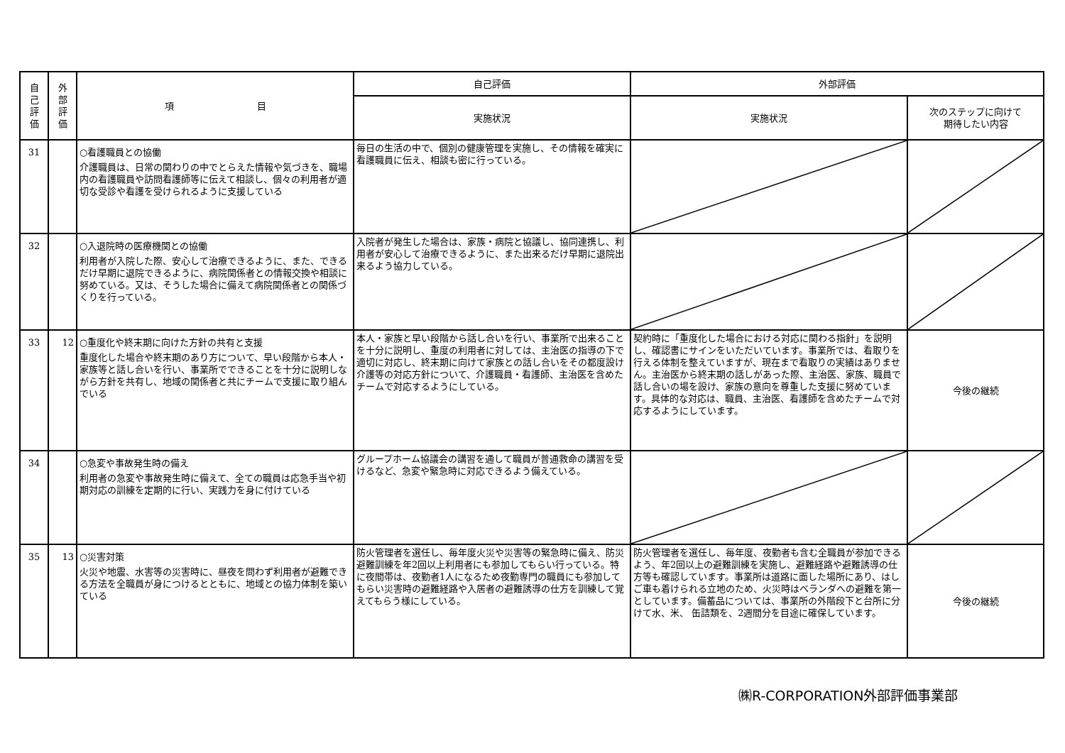| 自 己 評 価 | 外 部 評 価 | 項 目 | 自己評価 | 外部評価 | |
| --- | --- | --- | --- | --- | --- |
| | | | 実施状況 | 実施状況 | 次のステップに向けて 期待したい内容 |
| 31 | | ○看護職員との協働 介護職員は、日常の関わりの中でとらえた情報や気づきを、職場内の看護職員や訪問看護師等に伝えて相談し、個々の利用者が適切な受診や看護を受けられるように支援している | 毎日の生活の中で、個別の健康管理を実施し、その情報を確実に看護職員に伝え、相談も密に行っている。 | | |
| 32 | | ○入退院時の医療機関との協働 利用者が入院した際、安心して治療できるように、また、できるだけ早期に退院できるように、病院関係者との情報交換や相談に努めている。又は、そうした場合に備えて病院関係者との関係づくりを行っている。 | 入院者が発生した場合は、家族・病院と協議し、協同連携し、利用者が安心して治療できるように、また出来るだけ早期に退院出来るよう協力している。 | | |
| 33 | 12 | ○重度化や終末期に向けた方針の共有と支援 重度化した場合や終末期のあり方について、早い段階から本人・家族等と話し合いを行い、事業所でできることを十分に説明しながら方針を共有し、地域の関係者と共にチームで支援に取り組んでいる | 本人・家族と早い段階から話し合いを行い、事業所で出来ることを十分に説明し、重度の利用者に対しては、主治医の指導の下で適切に対応し、終末期に向けて家族との話し合いをその都度設け介護等の対応方針について、介護職員・看護師、主治医を含めたチームで対応するようにしている。 | 契約時に「重度化した場合における対応に関わる指針」を説明し、確認書にサインをいただいています。事業所では、看取りを行える体制を整えていますが、現在まで看取りの実績はありません。主治医から終末期の話しがあった際、主治医、家族、職員で話し合いの場を設け、家族の意向を尊重した支援に努めています。具体的な対応は、職員、主治医、看護師を含めたチームで対応するようにしています。 | 今後の継続 |
| 34 | | ○急変や事故発生時の備え 利用者の急変や事故発生時に備えて、全ての職員は応急手当や初期対応の訓練を定期的に行い、実践力を身に付けている | グループホーム協議会の講習を通して職員が普通救命の講習を受けるなど、急変や緊急時に対応できるよう備えている。 | | |
| 35 | 13 | ○災害対策 火災や地震、水害等の災害時に、昼夜を問わず利用者が避難できる方法を全職員が身につけるとともに、地域との協力体制を築いている | 防火管理者を選任し、毎年度火災や災害等の緊急時に備え、防災避難訓練を年2回以上利用者にも参加してもらい行っている。特に夜間帯は、夜勤者1人になるため夜勤専門の職員にも参加してもらい災害時の避難経路や入居者の避難誘導の仕方を訓練して覚えてもらう様にしている。 | 防火管理者を選任し、毎年度、夜勤者も含む全職員が参加できるよう、年2回以上の避難訓練を実施し、避難経路や避難誘導の仕方等も確認しています。事業所は道路に面した場所にあり、はしご車も着けられる立地のため、火災時はベランダへの避難を第一としています。備蓄品については、事業所の外階段下と台所に分けて水、米、 缶詰類を、2週間分を目途に確保しています。 | 今後の継続 |
㈱R-CORPORATION外部評価事業部